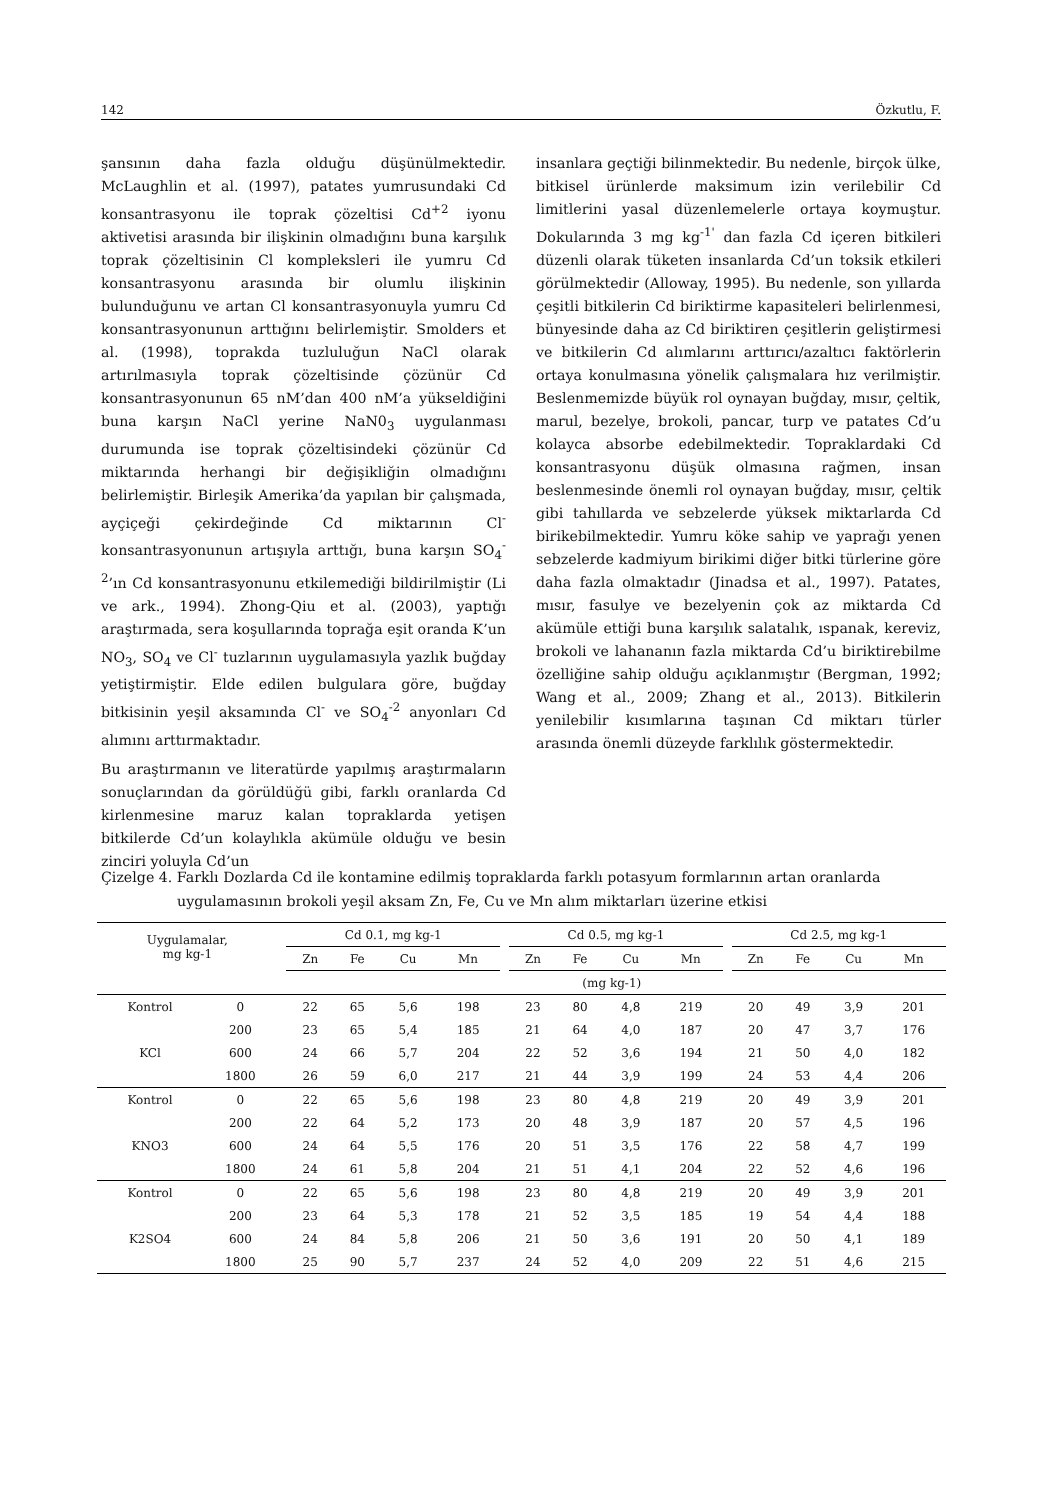142 Özkutlu, F.
şansının daha fazla olduğu düşünülmektedir. McLaughlin et al. (1997), patates yumrusundaki Cd konsantrasyonu ile toprak çözeltisi Cd<sup>+2</sup> iyonu aktivetisi arasında bir ilişkinin olmadığını buna karşılık toprak çözeltisinin Cl kompleksleri ile yumru Cd konsantrasyonu arasında bir olumlu ilişkinin bulunduğunu ve artan Cl konsantrasyonuyla yumru Cd konsantrasyonunun arttığını belirlemiştir. Smolders et al. (1998), toprakda tuzluluğun NaCl olarak artırılmasıyla toprak çözeltisinde çözünür Cd konsantrasyonunun 65 nM’dan 400 nM’a yükseldiğini buna karşın NaCl yerine NaN0<sub>3</sub> uygulanması durumunda ise toprak çözeltisindeki çözünür Cd miktarında herhangi bir değişikliğin olmadığını belirlemiştir. Birleşik Amerika’da yapılan bir çalışmada, ayçiçeği çekirdeğinde Cd miktarının Cl<sup>-</sup> konsantrasyonunun artışıyla arttığı, buna karşın SO<sub>4</sub><sup>-2</sup>’ın Cd konsantrasyonunu etkilemediği bildirilmiştir (Li ve ark., 1994). Zhong-Qiu et al. (2003), yaptığı araştırmada, sera koşullarında toprağa eşit oranda K’un NO<sub>3</sub>, SO<sub>4</sub> ve Cl<sup>-</sup> tuzlarının uygulamasıyla yazlık buğday yetiştirmiştir. Elde edilen bulgulara göre, buğday bitkisinin yeşil aksamında Cl<sup>-</sup> ve SO<sub>4</sub><sup>-2</sup> anyonları Cd alımını arttırmaktadır.
Bu araştırmanın ve literatürde yapılmış araştırmaların sonuçlarından da görüldüğü gibi, farklı oranlarda Cd kirlenmesine maruz kalan topraklarda yetişen bitkilerde Cd’un kolaylıkla akümüle olduğu ve besin zinciri yoluyla Cd’un
insanlara geçtiği bilinmektedir. Bu nedenle, birçok ülke, bitkisel ürünlerde maksimum izin verilebilir Cd limitlerini yasal düzenlemelerle ortaya koymuştur. Dokularında 3 mg kg<sup>-1'</sup> dan fazla Cd içeren bitkileri düzenli olarak tüketen insanlarda Cd’un toksik etkileri görülmektedir (Alloway, 1995). Bu nedenle, son yıllarda çeşitli bitkilerin Cd biriktirme kapasiteleri belirlenmesi, bünyesinde daha az Cd biriktiren çeşitlerin geliştirmesi ve bitkilerin Cd alımlarını arttırıcı/azaltıcı faktörlerin ortaya konulmasına yönelik çalışmalara hız verilmiştir. Beslenmemizde büyük rol oynayan buğday, mısır, çeltik, marul, bezelye, brokoli, pancar, turp ve patates Cd’u kolayca absorbe edebilmektedir. Topraklardaki Cd konsantrasyonu düşük olmasına rağmen, insan beslenmesinde önemli rol oynayan buğday, mısır, çeltik gibi tahıllarda ve sebzelerde yüksek miktarlarda Cd birikebilmektedir. Yumru köke sahip ve yaprağı yenen sebzelerde kadmiyum birikimi diğer bitki türlerine göre daha fazla olmaktadır (Jinadsa et al., 1997). Patates, mısır, fasulye ve bezelyenin çok az miktarda Cd akümüle ettiği buna karşılık salatalık, ıspanak, kereviz, brokoli ve lahananın fazla miktarda Cd’u biriktirebilme özelliğine sahip olduğu açıklanmıştır (Bergman, 1992; Wang et al., 2009; Zhang et al., 2013). Bitkilerin yenilebilir kısımlarına taşınan Cd miktarı türler arasında önemli düzeyde farklılık göstermektedir.
Çizelge 4. Farklı Dozlarda Cd ile kontamine edilmiş topraklarda farklı potasyum formlarının artan oranlarda
uygulamasının brokoli yeşil aksam Zn, Fe, Cu ve Mn alım miktarları üzerine etkisi
| Uygulamalar, mg kg-1 | | | Cd 0.1, mg kg-1 | | | | | Cd 0.5, mg kg-1 | | | | | Cd 2.5, mg kg-1 | | | |
| --- | --- | --- | --- | --- | --- | --- | --- | --- | --- | --- | --- | --- | --- | --- | --- | --- |
| | | | Zn | Fe | Cu | Mn | | Zn | Fe | Cu | Mn | | Zn | Fe | Cu | Mn |
| | | (mg kg-1) | | | | | | | | | | | | | | |
| Kontrol | 0 | | 22 | 65 | 5,6 | 198 | | 23 | 80 | 4,8 | 219 | | 20 | 49 | 3,9 | 201 |
| | 200 | | 23 | 65 | 5,4 | 185 | | 21 | 64 | 4,0 | 187 | | 20 | 47 | 3,7 | 176 |
| KCl | 600 | | 24 | 66 | 5,7 | 204 | | 22 | 52 | 3,6 | 194 | | 21 | 50 | 4,0 | 182 |
| | 1800 | | 26 | 59 | 6,0 | 217 | | 21 | 44 | 3,9 | 199 | | 24 | 53 | 4,4 | 206 |
| Kontrol | 0 | | 22 | 65 | 5,6 | 198 | | 23 | 80 | 4,8 | 219 | | 20 | 49 | 3,9 | 201 |
| | 200 | | 22 | 64 | 5,2 | 173 | | 20 | 48 | 3,9 | 187 | | 20 | 57 | 4,5 | 196 |
| KNO3 | 600 | | 24 | 64 | 5,5 | 176 | | 20 | 51 | 3,5 | 176 | | 22 | 58 | 4,7 | 199 |
| | 1800 | | 24 | 61 | 5,8 | 204 | | 21 | 51 | 4,1 | 204 | | 22 | 52 | 4,6 | 196 |
| Kontrol | 0 | | 22 | 65 | 5,6 | 198 | | 23 | 80 | 4,8 | 219 | | 20 | 49 | 3,9 | 201 |
| | 200 | | 23 | 64 | 5,3 | 178 | | 21 | 52 | 3,5 | 185 | | 19 | 54 | 4,4 | 188 |
| K2SO4 | 600 | | 24 | 84 | 5,8 | 206 | | 21 | 50 | 3,6 | 191 | | 20 | 50 | 4,1 | 189 |
| | 1800 | | 25 | 90 | 5,7 | 237 | | 24 | 52 | 4,0 | 209 | | 22 | 51 | 4,6 | 215 |